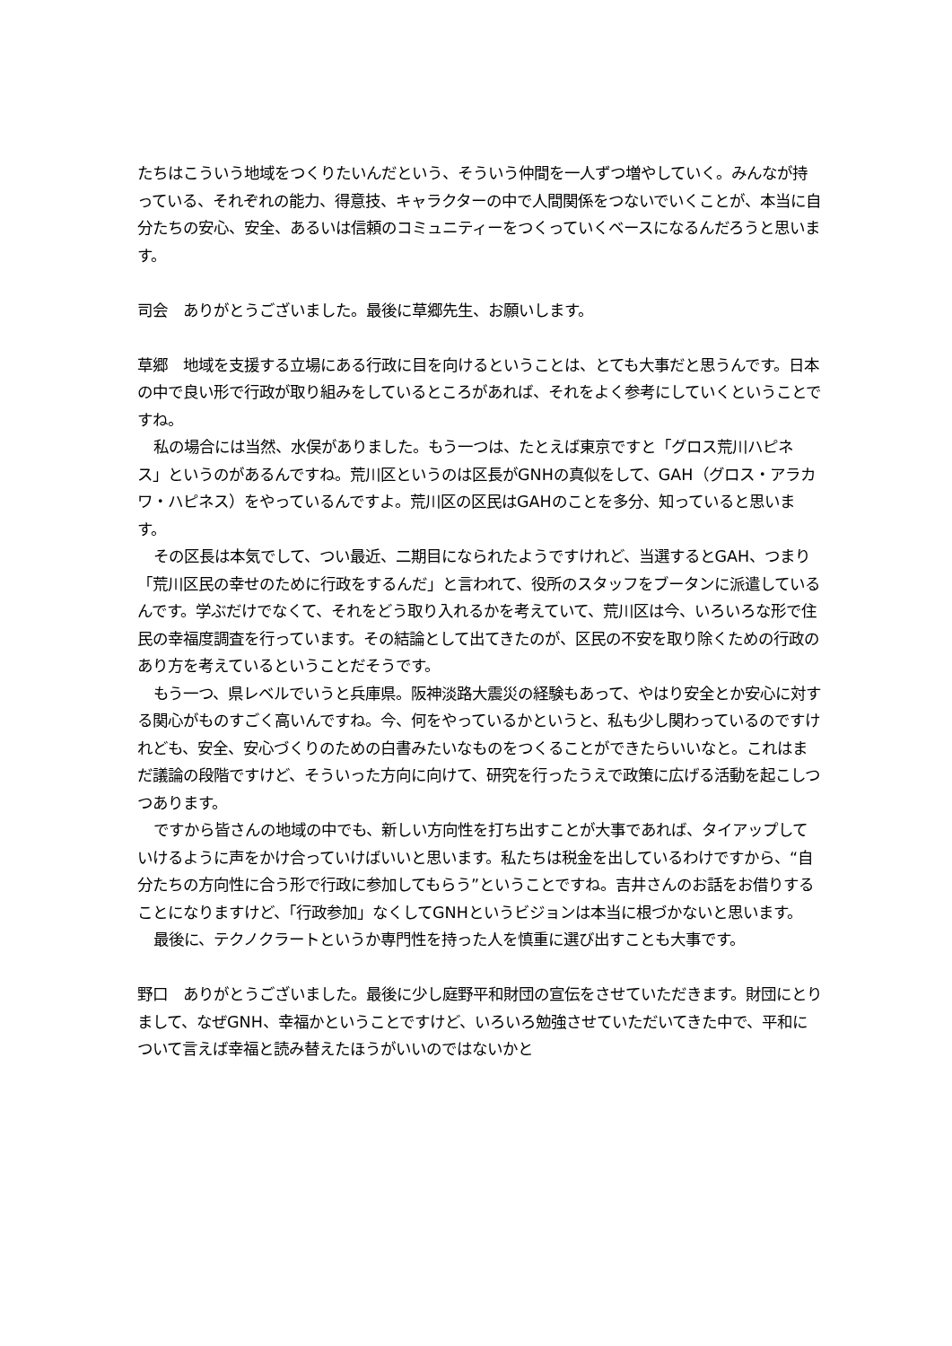たちはこういう地域をつくりたいんだという、そういう仲間を一人ずつ増やしていく。みんなが持っている、それぞれの能力、得意技、キャラクターの中で人間関係をつないでいくことが、本当に自分たちの安心、安全、あるいは信頼のコミュニティーをつくっていくベースになるんだろうと思います。
司会　ありがとうございました。最後に草郷先生、お願いします。
草郷　地域を支援する立場にある行政に目を向けるということは、とても大事だと思うんです。日本の中で良い形で行政が取り組みをしているところがあれば、それをよく参考にしていくということですね。
私の場合には当然、水俣がありました。もう一つは、たとえば東京ですと「グロス荒川ハピネス」というのがあるんですね。荒川区というのは区長がGNHの真似をして、GAH（グロス・アラカワ・ハピネス）をやっているんですよ。荒川区の区民はGAHのことを多分、知っていると思います。
その区長は本気でして、つい最近、二期目になられたようですけれど、当選するとGAH、つまり「荒川区民の幸せのために行政をするんだ」と言われて、役所のスタッフをブータンに派遣しているんです。学ぶだけでなくて、それをどう取り入れるかを考えていて、荒川区は今、いろいろな形で住民の幸福度調査を行っています。その結論として出てきたのが、区民の不安を取り除くための行政のあり方を考えているということだそうです。
もう一つ、県レベルでいうと兵庫県。阪神淡路大震災の経験もあって、やはり安全とか安心に対する関心がものすごく高いんですね。今、何をやっているかというと、私も少し関わっているのですけれども、安全、安心づくりのための白書みたいなものをつくることができたらいいなと。これはまだ議論の段階ですけど、そういった方向に向けて、研究を行ったうえで政策に広げる活動を起こしつつあります。
ですから皆さんの地域の中でも、新しい方向性を打ち出すことが大事であれば、タイアップしていけるように声をかけ合っていけばいいと思います。私たちは税金を出しているわけですから、“自分たちの方向性に合う形で行政に参加してもらう”ということですね。吉井さんのお話をお借りすることになりますけど、「行政参加」なくしてGNHというビジョンは本当に根づかないと思います。
最後に、テクノクラートというか専門性を持った人を慎重に選び出すことも大事です。
野口　ありがとうございました。最後に少し庭野平和財団の宣伝をさせていただきます。財団にとりまして、なぜGNH、幸福かということですけど、いろいろ勉強させていただいてきた中で、平和について言えば幸福と読み替えたほうがいいのではないかと